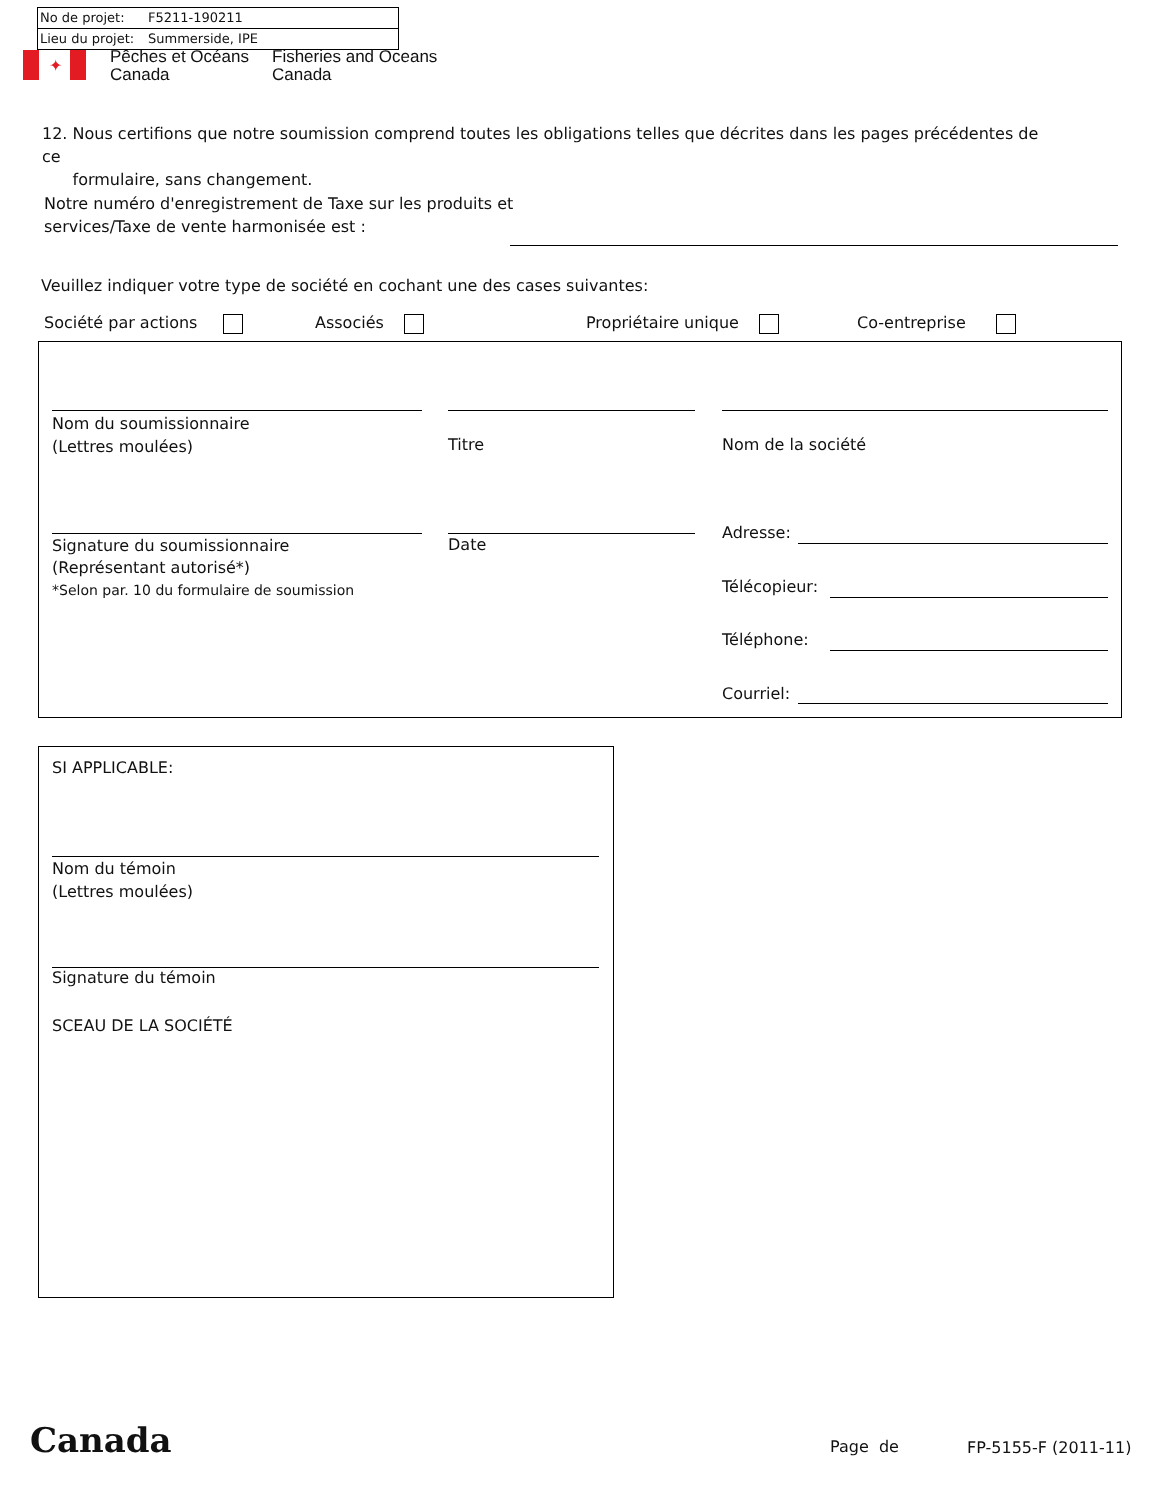No de projet: F5211-190211
Lieu du projet: Summerside, IPE
✦
Pêches et Océans
Canada
Fisheries and Oceans
Canada
12. Nous certifions que notre soumission comprend toutes les obligations telles que décrites dans les pages précédentes de ce
formulaire, sans changement.
Notre numéro d'enregistrement de Taxe sur les produits et
services/Taxe de vente harmonisée est :
Veuillez indiquer votre type de société en cochant une des cases suivantes:
Société par actions Associés Propriétaire unique Co-entreprise
Nom du soumissionnaire
(Lettres moulées)
Titre Nom de la société
Signature du soumissionnaire
(Représentant autorisé*)
*Selon par. 10 du formulaire de soumission
Date
Adresse:
Télécopieur:
Téléphone:
Courriel:
SI APPLICABLE:
Nom du témoin
(Lettres moulées)
Signature du témoin
SCEAU DE LA SOCIÉTÉ
Canada Page de FP-5155-F (2011-11)